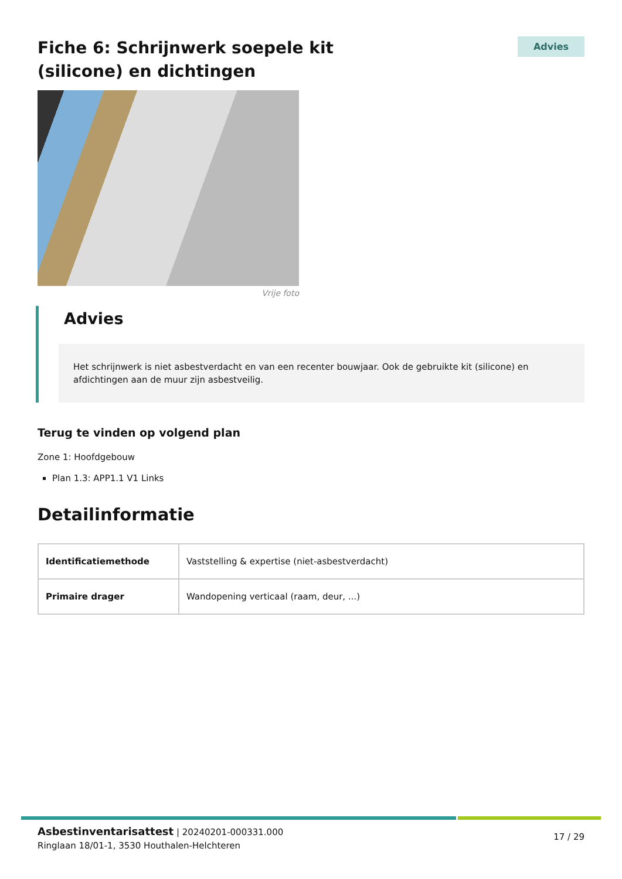Fiche 6: Schrijnwerk soepele kit (silicone) en dichtingen
Advies
Vrije foto
Advies
Het schrijnwerk is niet asbestverdacht en van een recenter bouwjaar. Ook de gebruikte kit (silicone) en afdichtingen aan de muur zijn asbestveilig.
Terug te vinden op volgend plan
Zone 1: Hoofdgebouw
Plan 1.3: APP1.1 V1 Links
Detailinformatie
| Identificatiemethode | Vaststelling & expertise (niet-asbestverdacht) |
| Primaire drager | Wandopening verticaal (raam, deur, ...) |
Asbestinventarisattest | 20240201-000331.000
Ringlaan 18/01-1, 3530 Houthalen-Helchteren
17 / 29